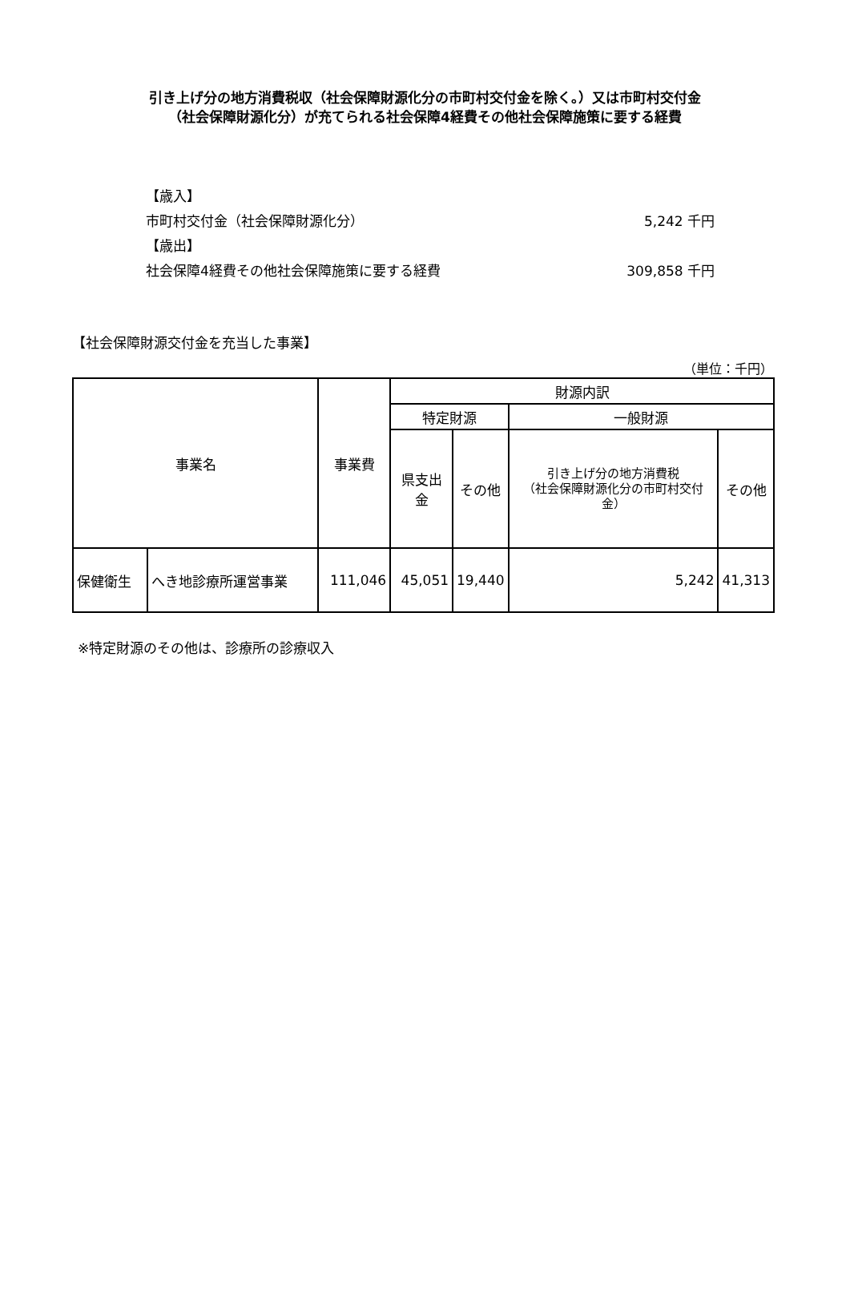引き上げ分の地方消費税収（社会保障財源化分の市町村交付金を除く。）又は市町村交付金
（社会保障財源化分）が充てられる社会保障4経費その他社会保障施策に要する経費
【歳入】
市町村交付金（社会保障財源化分） 5,242 千円
【歳出】
社会保障4経費その他社会保障施策に要する経費 309,858 千円
【社会保障財源交付金を充当した事業】
（単位：千円）
| 事業名 | | 事業費 | 財源内訳 | | | |
| --- | --- | --- | --- | --- | --- | --- |
| | | | 特定財源 | | 一般財源 | |
| | | | 県支出金 | その他 | 引き上げ分の地方消費税 （社会保障財源化分の市町村交付金） | その他 |
| 保健衛生 | へき地診療所運営事業 | 111,046 | 45,051 | 19,440 | 5,242 | 41,313 |
※特定財源のその他は、診療所の診療収入